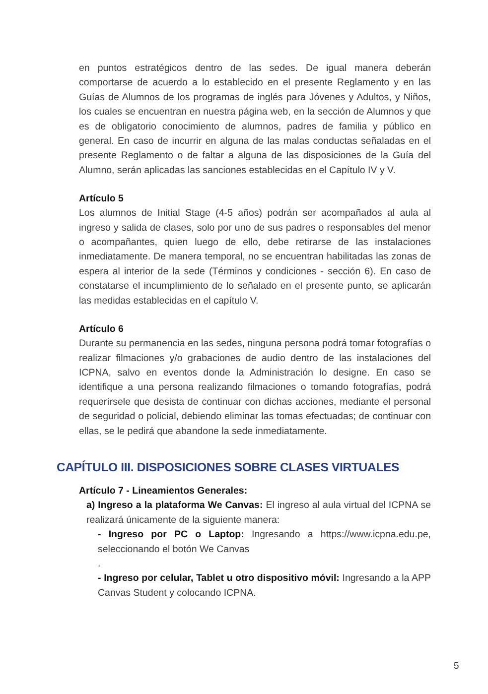en puntos estratégicos dentro de las sedes. De igual manera deberán comportarse de acuerdo a lo establecido en el presente Reglamento y en las Guías de Alumnos de los programas de inglés para Jóvenes y Adultos, y Niños, los cuales se encuentran en nuestra página web, en la sección de Alumnos y que es de obligatorio conocimiento de alumnos, padres de familia y público en general. En caso de incurrir en alguna de las malas conductas señaladas en el presente Reglamento o de faltar a alguna de las disposiciones de la Guía del Alumno, serán aplicadas las sanciones establecidas en el Capítulo IV y V.
Artículo 5
Los alumnos de Initial Stage (4-5 años) podrán ser acompañados al aula al ingreso y salida de clases, solo por uno de sus padres o responsables del menor o acompañantes, quien luego de ello, debe retirarse de las instalaciones inmediatamente. De manera temporal, no se encuentran habilitadas las zonas de espera al interior de la sede (Términos y condiciones - sección 6). En caso de constatarse el incumplimiento de lo señalado en el presente punto, se aplicarán las medidas establecidas en el capítulo V.
Artículo 6
Durante su permanencia en las sedes, ninguna persona podrá tomar fotografías o realizar filmaciones y/o grabaciones de audio dentro de las instalaciones del ICPNA, salvo en eventos donde la Administración lo designe. En caso se identifique a una persona realizando filmaciones o tomando fotografías, podrá requerírsele que desista de continuar con dichas acciones, mediante el personal de seguridad o policial, debiendo eliminar las tomas efectuadas; de continuar con ellas, se le pedirá que abandone la sede inmediatamente.
CAPÍTULO III. DISPOSICIONES SOBRE CLASES VIRTUALES
Artículo 7 - Lineamientos Generales:
a) Ingreso a la plataforma We Canvas: El ingreso al aula virtual del ICPNA se realizará únicamente de la siguiente manera:
- Ingreso por PC o Laptop: Ingresando a https://www.icpna.edu.pe, seleccionando el botón We Canvas
.
- Ingreso por celular, Tablet u otro dispositivo móvil: Ingresando a la APP Canvas Student y colocando ICPNA.
5